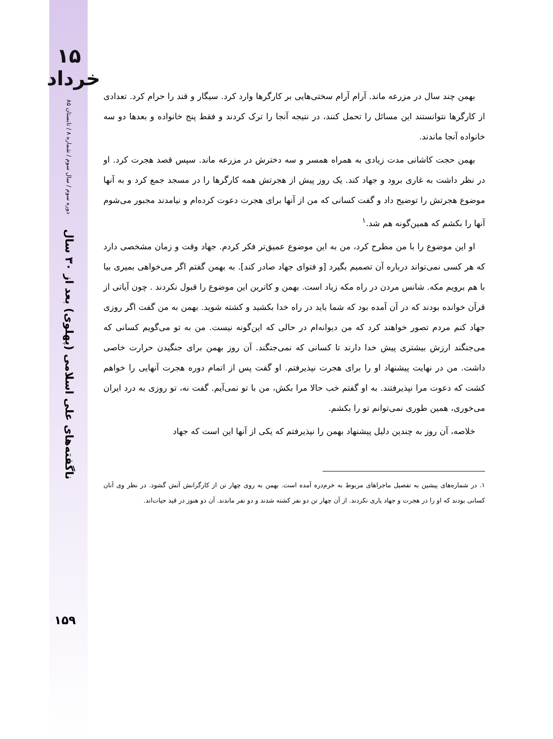۱۵ خرداد
دوره سوم / سال سوم / شماره ۸ / تابستان ۸۵
ناگفته‌های علی اسلامی (پهلوی) بعد از ۳۰ سال
۱۵۹
بهمن چند سال در مزرعه ماند. آرام آرام سختی‌هایی بر کارگرها وارد کرد. سیگار و قند را حرام کرد. تعدادی از کارگرها نتوانستند این مسائل را تحمل کنند، در نتیجه آنجا را ترک کردند و فقط پنج خانواده و بعدها دو سه خانواده آنجا ماندند.
بهمن حجت کاشانی مدت زیادی به همراه همسر و سه دخترش در مزرعه ماند. سپس قصد هجرت کرد. او در نظر داشت به غاری برود و جهاد کند. یک روز پیش از هجرتش همه کارگرها را در مسجد جمع کرد و به آنها موضوع هجرتش را توضیح داد و گفت کسانی که من از آنها برای هجرت دعوت کرده‌ام و نیامدند مجبور می‌شوم آنها را بکشم که همین‌گونه هم شد.<sup>۱</sup>
او این موضوع را با من مطرح کرد، من به این موضوع عمیق‌تر فکر کردم. جهاد وقت و زمان مشخصی دارد که هر کسی نمی‌تواند درباره آن تصمیم بگیرد [و فتوای جهاد صادر کند]. به بهمن گفتم اگر می‌خواهی بمیری بیا با هم برویم مکه. شانس مردن در راه مکه زیاد است. بهمن و کاترین این موضوع را قبول نکردند . چون آیاتی از قرآن خوانده بودند که در آن آمده بود که شما باید در راه خدا بکشید و کشته شوید. بهمن به من گفت اگر روزی جهاد کنم مردم تصور خواهند کرد که من دیوانه‌ام در حالی که این‌گونه نیست. من به تو می‌گویم کسانی که می‌جنگند ارزش بیشتری پیش خدا دارند تا کسانی که نمی‌جنگند. آن روز بهمن برای جنگیدن حرارت خاصی داشت. من در نهایت پیشنهاد او را برای هجرت نپذیرفتم. او گفت پس از اتمام دوره هجرت آنهایی را خواهم کشت که دعوت مرا نپذیرفتند. به او گفتم خب حالا مرا بکش، من با تو نمی‌آیم. گفت نه، تو روزی به درد ایران می‌خوری، همین طوری نمی‌توانم تو را بکشم.
خلاصه، آن روز به چندین دلیل پیشنهاد بهمن را نپذیرفتم که یکی از آنها این است که جهاد
۱. در شماره‌های پیشین به تفصیل ماجراهای مربوط به خرم‌دره آمده است. بهمن به روی چهار تن از کارگرانش آتش گشود. در نظر وی آنان کسانی بودند که او را در هجرت و جهاد یاری نکردند. از آن چهار تن دو نفر کشته شدند و دو نفر ماندند. آن دو هنوز در قید حیات‌اند.